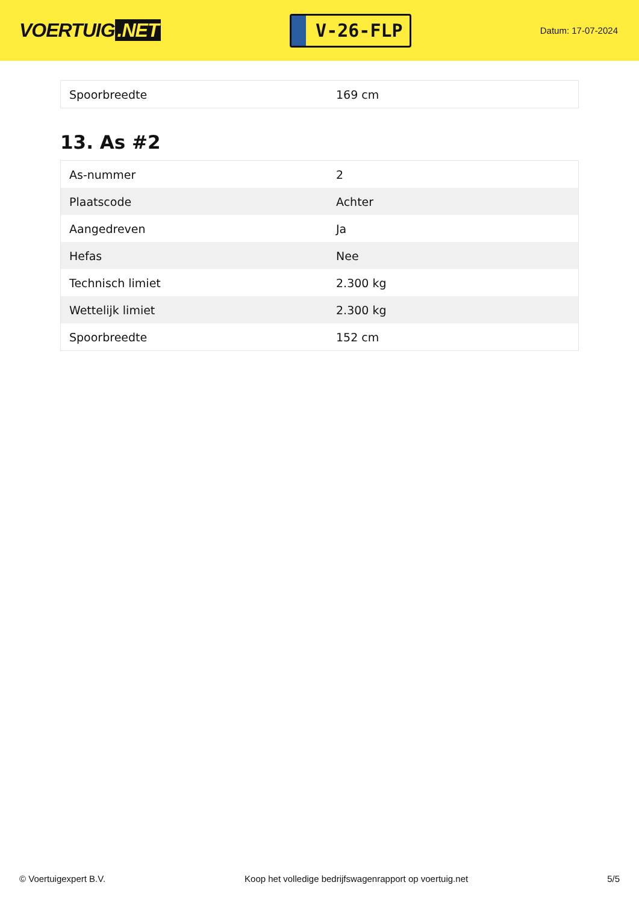VOERTUIG.NET
V-26-FLP
Datum: 17-07-2024
| Spoorbreedte | 169 cm |
13. As #2
| As-nummer | 2 |
| Plaatscode | Achter |
| Aangedreven | Ja |
| Hefas | Nee |
| Technisch limiet | 2.300 kg |
| Wettelijk limiet | 2.300 kg |
| Spoorbreedte | 152 cm |
© Voertuigexpert B.V. Koop het volledige bedrijfswagenrapport op voertuig.net 5/5